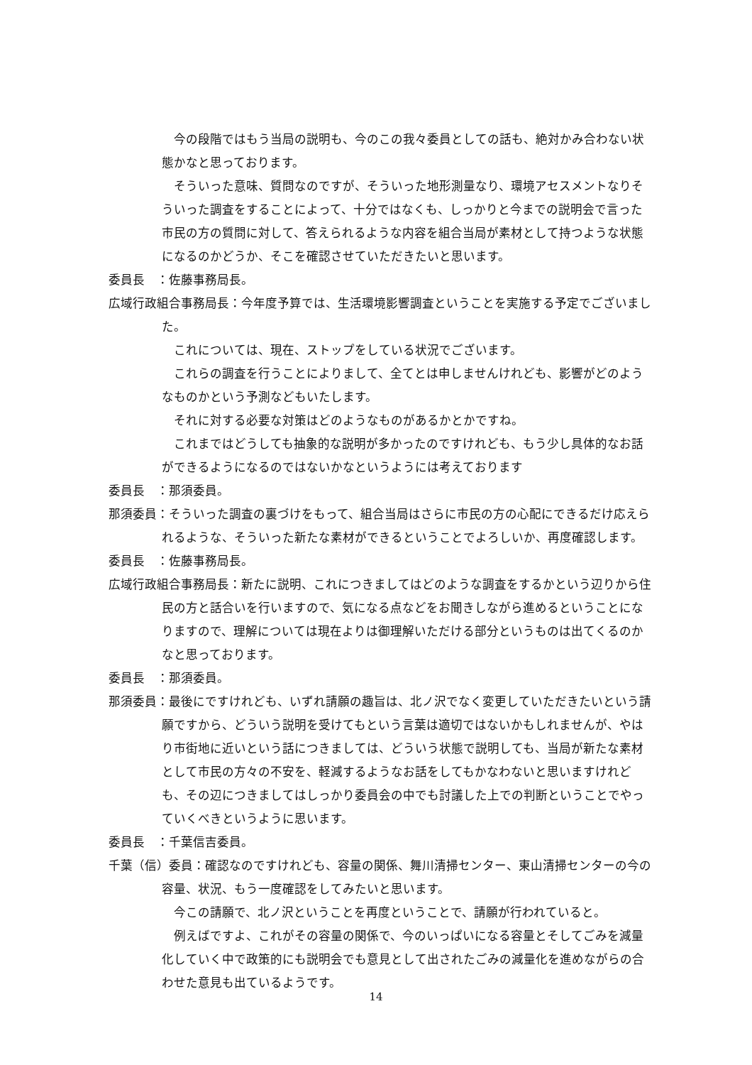今の段階ではもう当局の説明も、今のこの我々委員としての話も、絶対かみ合わない状態かなと思っております。
そういった意味、質問なのですが、そういった地形測量なり、環境アセスメントなりそういった調査をすることによって、十分ではなくも、しっかりと今までの説明会で言った市民の方の質問に対して、答えられるような内容を組合当局が素材として持つような状態になるのかどうか、そこを確認させていただきたいと思います。
委員長　：佐藤事務局長。
広域行政組合事務局長：今年度予算では、生活環境影響調査ということを実施する予定でございました。
これについては、現在、ストップをしている状況でございます。
これらの調査を行うことによりまして、全てとは申しませんけれども、影響がどのようなものかという予測などもいたします。
それに対する必要な対策はどのようなものがあるかとかですね。
これまではどうしても抽象的な説明が多かったのですけれども、もう少し具体的なお話ができるようになるのではないかなというようには考えております
委員長　：那須委員。
那須委員：そういった調査の裏づけをもって、組合当局はさらに市民の方の心配にできるだけ応えられるような、そういった新たな素材ができるということでよろしいか、再度確認します。
委員長　：佐藤事務局長。
広域行政組合事務局長：新たに説明、これにつきましてはどのような調査をするかという辺りから住民の方と話合いを行いますので、気になる点などをお聞きしながら進めるということになりますので、理解については現在よりは御理解いただける部分というものは出てくるのかなと思っております。
委員長　：那須委員。
那須委員：最後にですけれども、いずれ請願の趣旨は、北ノ沢でなく変更していただきたいという請願ですから、どういう説明を受けてもという言葉は適切ではないかもしれませんが、やはり市街地に近いという話につきましては、どういう状態で説明しても、当局が新たな素材として市民の方々の不安を、軽減するようなお話をしてもかなわないと思いますけれども、その辺につきましてはしっかり委員会の中でも討議した上での判断ということでやっていくべきというように思います。
委員長　：千葉信吉委員。
千葉（信）委員：確認なのですけれども、容量の関係、舞川清掃センター、東山清掃センターの今の容量、状況、もう一度確認をしてみたいと思います。
今この請願で、北ノ沢ということを再度ということで、請願が行われていると。
例えばですよ、これがその容量の関係で、今のいっぱいになる容量とそしてごみを減量化していく中で政策的にも説明会でも意見として出されたごみの減量化を進めながらの合わせた意見も出ているようです。
14